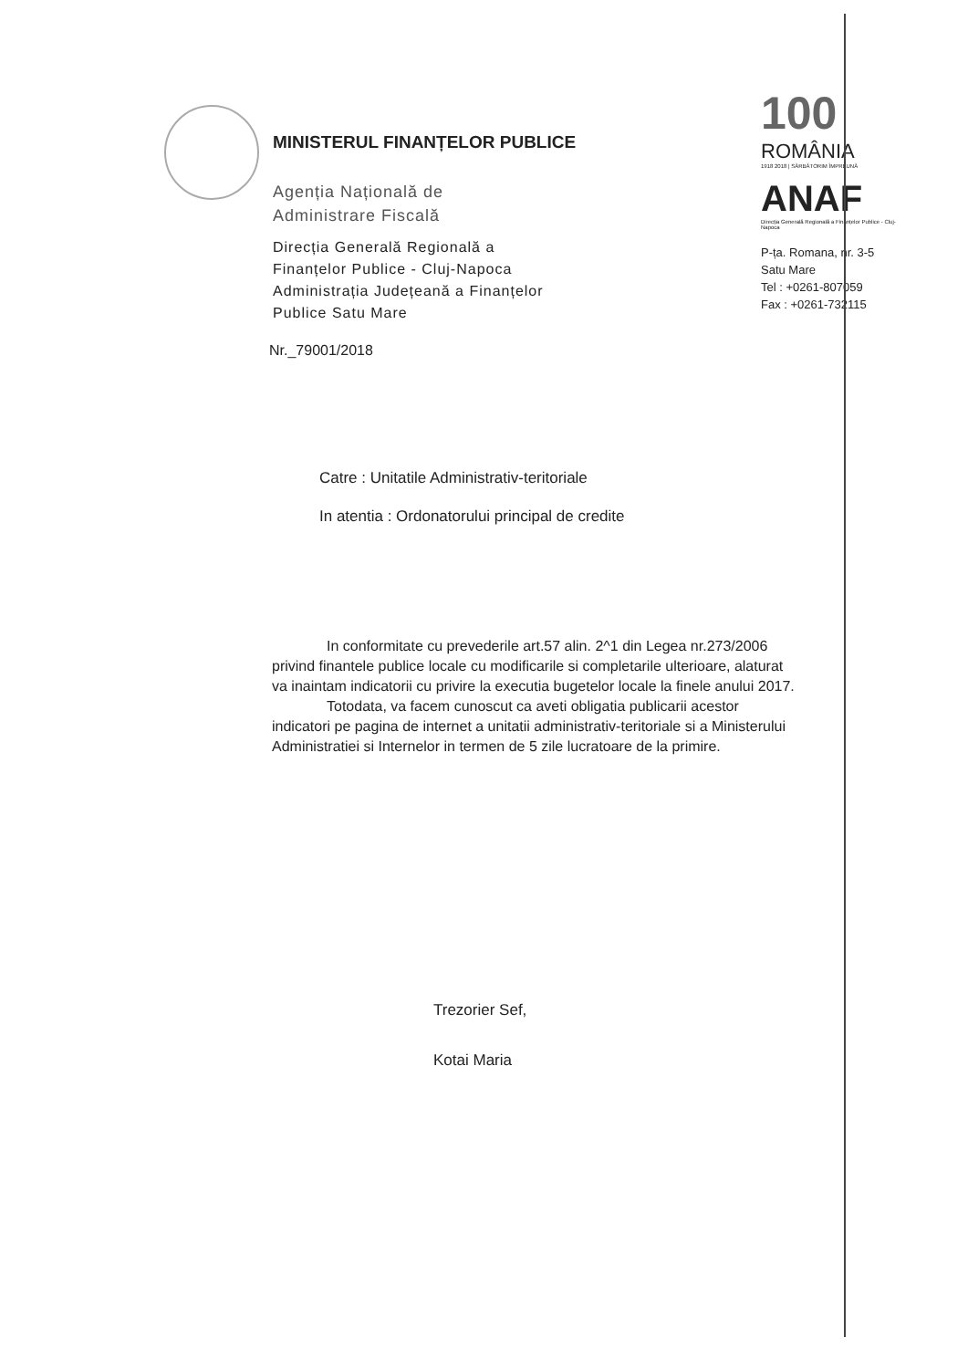MINISTERUL FINANȚELOR PUBLICE
Agenția Națională de
Administrare Fiscală
Direcția Generală Regională a
Finanțelor Publice - Cluj-Napoca
Administrația Județeană a Finanțelor
Publice Satu Mare
100
ROMÂNIA
1918 2018 | SĂRBĂTORIM ÎMPREUNĂ
ANAF
Direcția Generală Regională a Finanțelor Publice - Cluj-Napoca
P-ța. Romana, nr. 3-5
Satu Mare
Tel : +0261-807059
Fax : +0261-732115
Nr._79001/2018
Catre : Unitatile Administrativ-teritoriale
In atentia : Ordonatorului principal de credite
In conformitate cu prevederile art.57 alin. 2^1 din Legea nr.273/2006 privind finantele publice locale cu modificarile si completarile ulterioare, alaturat va inaintam indicatorii cu privire la executia bugetelor locale la finele anului 2017.
Totodata, va facem cunoscut ca aveti obligatia publicarii acestor indicatori pe pagina de internet a unitatii administrativ-teritoriale si a Ministerului Administratiei si Internelor in termen de 5 zile lucratoare de la primire.
Trezorier Sef,
Kotai Maria